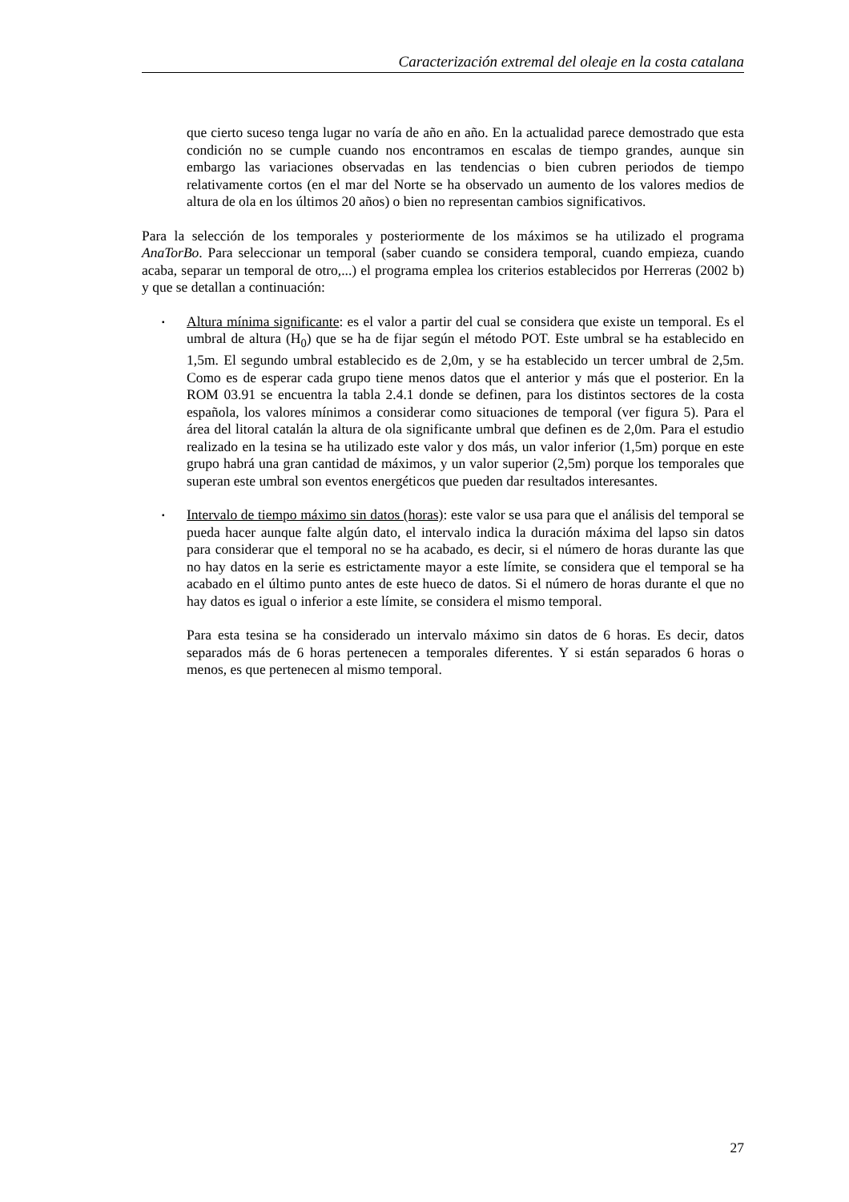Caracterización extremal del oleaje en la costa catalana
que cierto suceso tenga lugar no varía de año en año. En la actualidad parece demostrado que esta condición no se cumple cuando nos encontramos en escalas de tiempo grandes, aunque sin embargo las variaciones observadas en las tendencias o bien cubren periodos de tiempo relativamente cortos (en el mar del Norte se ha observado un aumento de los valores medios de altura de ola en los últimos 20 años) o bien no representan cambios significativos.
Para la selección de los temporales y posteriormente de los máximos se ha utilizado el programa AnaTorBo. Para seleccionar un temporal (saber cuando se considera temporal, cuando empieza, cuando acaba, separar un temporal de otro,...) el programa emplea los criterios establecidos por Herreras (2002 b) y que se detallan a continuación:
▪
Altura mínima significante: es el valor a partir del cual se considera que existe un temporal. Es el umbral de altura (H<sub>0</sub>) que se ha de fijar según el método POT. Este umbral se ha establecido en 1,5m. El segundo umbral establecido es de 2,0m, y se ha establecido un tercer umbral de 2,5m. Como es de esperar cada grupo tiene menos datos que el anterior y más que el posterior. En la ROM 03.91 se encuentra la tabla 2.4.1 donde se definen, para los distintos sectores de la costa española, los valores mínimos a considerar como situaciones de temporal (ver figura 5). Para el área del litoral catalán la altura de ola significante umbral que definen es de 2,0m. Para el estudio realizado en la tesina se ha utilizado este valor y dos más, un valor inferior (1,5m) porque en este grupo habrá una gran cantidad de máximos, y un valor superior (2,5m) porque los temporales que superan este umbral son eventos energéticos que pueden dar resultados interesantes.
▪
Intervalo de tiempo máximo sin datos (horas): este valor se usa para que el análisis del temporal se pueda hacer aunque falte algún dato, el intervalo indica la duración máxima del lapso sin datos para considerar que el temporal no se ha acabado, es decir, si el número de horas durante las que no hay datos en la serie es estrictamente mayor a este límite, se considera que el temporal se ha acabado en el último punto antes de este hueco de datos. Si el número de horas durante el que no hay datos es igual o inferior a este límite, se considera el mismo temporal.
Para esta tesina se ha considerado un intervalo máximo sin datos de 6 horas. Es decir, datos separados más de 6 horas pertenecen a temporales diferentes. Y si están separados 6 horas o menos, es que pertenecen al mismo temporal.
27